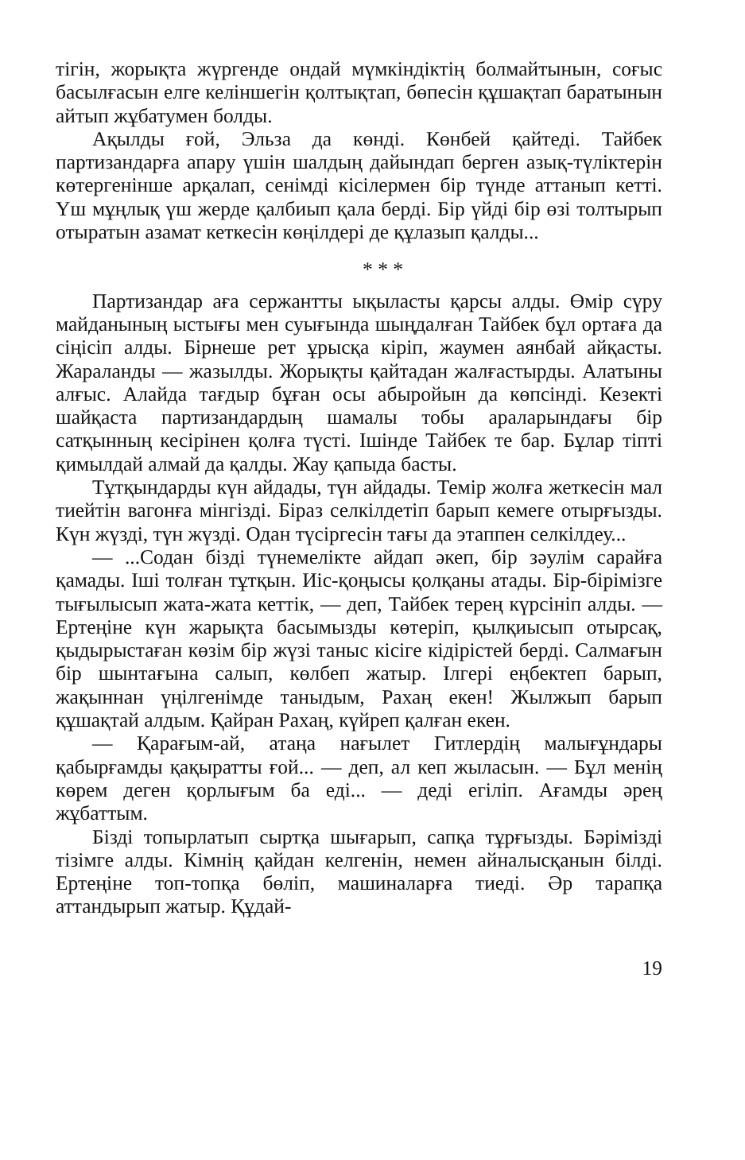тігін, жорықта жүргенде ондай мүмкіндіктің болмайтынын, соғыс басылғасын елге келіншегін қолтықтап, бөпесін құшақтап баратынын айтып жұбатумен болды.
Ақылды ғой, Эльза да көнді. Көнбей қайтеді. Тайбек партизандарға апару үшін шалдың дайындап берген азық-түліктерін көтергенінше арқалап, сенімді кісілермен бір түнде аттанып кетті. Үш мұңлық үш жерде қалбиып қала берді. Бір үйді бір өзі толтырып отыратын азамат кеткесін көңілдері де құлазып қалды...
* * *
Партизандар аға сержантты ықыласты қарсы алды. Өмір сүру майданының ыстығы мен суығында шыңдалған Тайбек бұл ортаға да сіңісіп алды. Бірнеше рет ұрысқа кіріп, жаумен аянбай айқасты. Жараланды — жазылды. Жорықты қайтадан жалғастырды. Алатыны алғыс. Алайда тағдыр бұған осы абыройын да көпсінді. Кезекті шайқаста партизандардың шамалы тобы араларындағы бір сатқынның кесірінен қолға түсті. Ішінде Тайбек те бар. Бұлар тіпті қимылдай алмай да қалды. Жау қапыда басты.
Тұтқындарды күн айдады, түн айдады. Темір жолға жеткесін мал тиейтін вагонға мінгізді. Біраз селкілдетіп барып кемеге отырғызды. Күн жүзді, түн жүзді. Одан түсіргесін тағы да этаппен селкілдеу...
— ...Содан бізді түнемелікте айдап әкеп, бір зәулім сарайға қамады. Іші толған тұтқын. Иіс-қоңысы қолқаны атады. Бір-бірімізге тығылысып жата-жата кеттік, — деп, Тайбек терең күрсініп алды. — Ертеңіне күн жарықта басымызды көтеріп, қылқиысып отырсақ, қыдырыстаған көзім бір жүзі таныс кісіге кідірістей берді. Салмағын бір шынтағына салып, көлбеп жатыр. Ілгері еңбектеп барып, жақыннан үңілгенімде таныдым, Рахаң екен! Жылжып барып құшақтай алдым. Қайран Рахаң, күйреп қалған екен.
— Қарағым-ай, атаңа нағылет Гитлердің малығұндары қабырғамды қақыратты ғой... — деп, ал кеп жыласын. — Бұл менің көрем деген қорлығым ба еді... — деді егіліп. Ағамды әрең жұбаттым.
Бізді топырлатып сыртқа шығарып, сапқа тұрғызды. Бәрімізді тізімге алды. Кімнің қайдан келгенін, немен айналысқанын білді. Ертеңіне топ-топқа бөліп, машиналарға тиеді. Әр тарапқа аттандырып жатыр. Құдай-
19